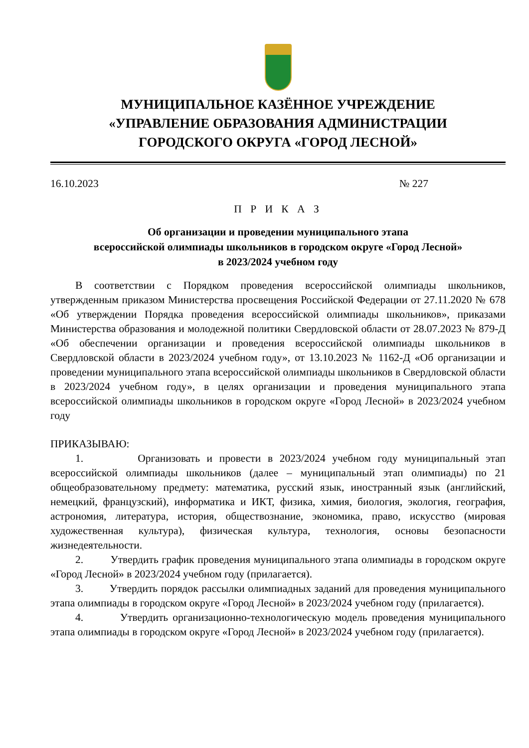МУНИЦИПАЛЬНОЕ КАЗЁННОЕ УЧРЕЖДЕНИЕ
«УПРАВЛЕНИЕ ОБРАЗОВАНИЯ АДМИНИСТРАЦИИ
ГОРОДСКОГО ОКРУГА «ГОРОД ЛЕСНОЙ»
16.10.2023 № 227
П Р И К А З
Об организации и проведении муниципального этапа
всероссийской олимпиады школьников в городском округе «Город Лесной»
в 2023/2024 учебном году
В соответствии с Порядком проведения всероссийской олимпиады школьников, утвержденным приказом Министерства просвещения Российской Федерации от 27.11.2020 № 678 «Об утверждении Порядка проведения всероссийской олимпиады школьников», приказами Министерства образования и молодежной политики Свердловской области от 28.07.2023 № 879-Д «Об обеспечении организации и проведения всероссийской олимпиады школьников в Свердловской области в 2023/2024 учебном году», от 13.10.2023 № 1162-Д «Об организации и проведении муниципального этапа всероссийской олимпиады школьников в Свердловской области в 2023/2024 учебном году», в целях организации и проведения муниципального этапа всероссийской олимпиады школьников в городском округе «Город Лесной» в 2023/2024 учебном году
ПРИКАЗЫВАЮ:
1. Организовать и провести в 2023/2024 учебном году муниципальный этап всероссийской олимпиады школьников (далее – муниципальный этап олимпиады) по 21 общеобразовательному предмету: математика, русский язык, иностранный язык (английский, немецкий, французский), информатика и ИКТ, физика, химия, биология, экология, география, астрономия, литература, история, обществознание, экономика, право, искусство (мировая художественная культура), физическая культура, технология, основы безопасности жизнедеятельности.
2. Утвердить график проведения муниципального этапа олимпиады в городском округе «Город Лесной» в 2023/2024 учебном году (прилагается).
3. Утвердить порядок рассылки олимпиадных заданий для проведения муниципального этапа олимпиады в городском округе «Город Лесной» в 2023/2024 учебном году (прилагается).
4. Утвердить организационно-технологическую модель проведения муниципального этапа олимпиады в городском округе «Город Лесной» в 2023/2024 учебном году (прилагается).